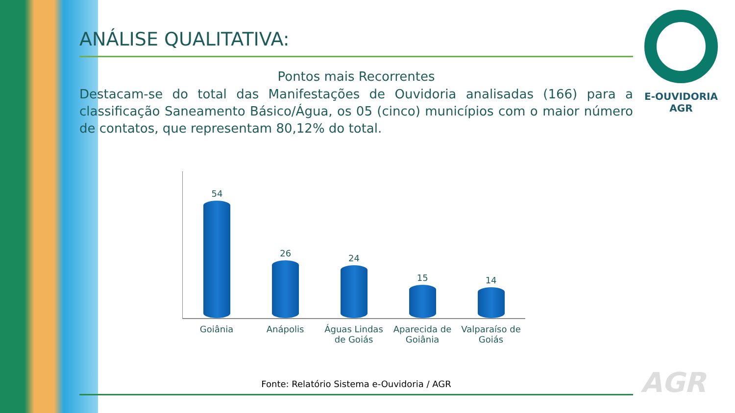ANÁLISE QUALITATIVA:
Pontos mais Recorrentes
Destacam-se do total das Manifestações de Ouvidoria analisadas (166) para a classificação Saneamento Básico/Água, os 05 (cinco) municípios com o maior número de contatos, que representam 80,12% do total.
54
26
24
15
14
Goiânia Anápolis Águas Lindas de Goiás Aparecida de Goiânia Valparaíso de Goiás
Fonte: Relatório Sistema e-Ouvidoria / AGR
E-OUVIDORIA
AGR
AGR